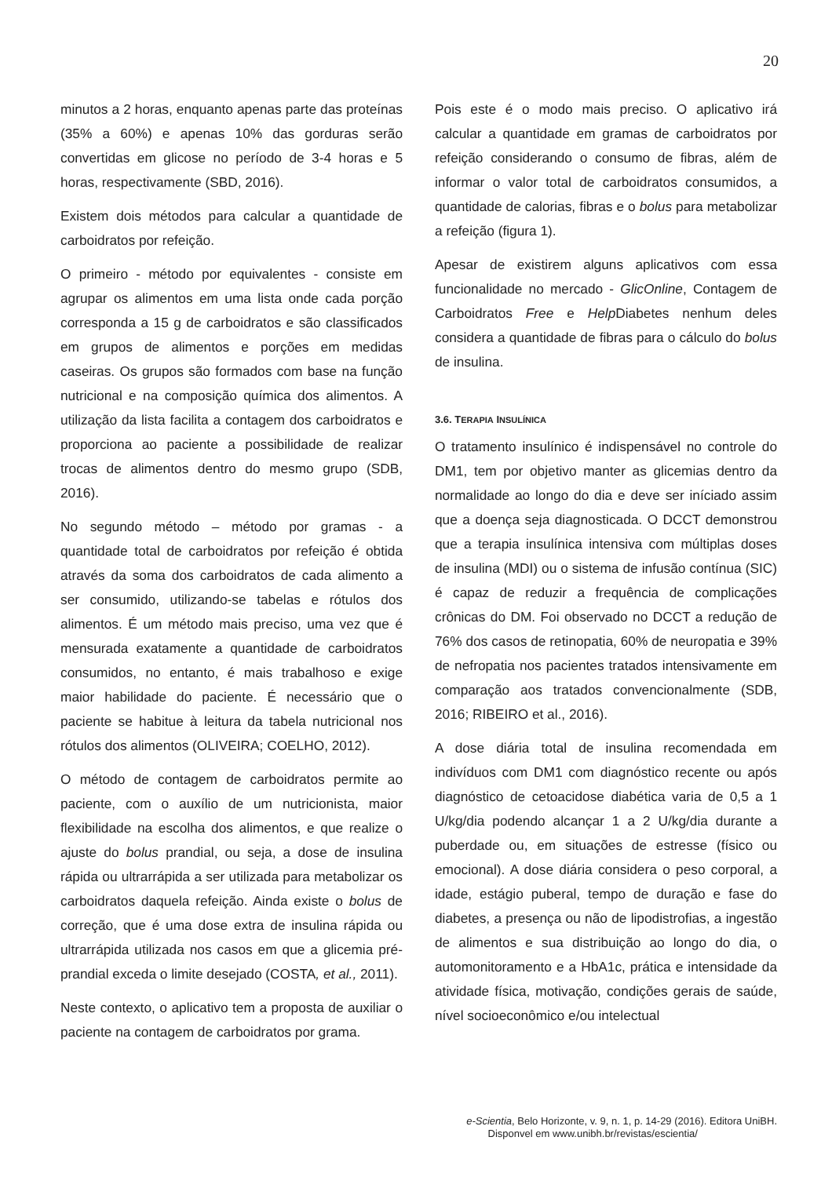20
minutos a 2 horas, enquanto apenas parte das proteínas (35% a 60%) e apenas 10% das gorduras serão convertidas em glicose no período de 3-4 horas e 5 horas, respectivamente (SBD, 2016).
Existem dois métodos para calcular a quantidade de carboidratos por refeição.
O primeiro - método por equivalentes - consiste em agrupar os alimentos em uma lista onde cada porção corresponda a 15 g de carboidratos e são classificados em grupos de alimentos e porções em medidas caseiras. Os grupos são formados com base na função nutricional e na composição química dos alimentos. A utilização da lista facilita a contagem dos carboidratos e proporciona ao paciente a possibilidade de realizar trocas de alimentos dentro do mesmo grupo (SDB, 2016).
No segundo método – método por gramas - a quantidade total de carboidratos por refeição é obtida através da soma dos carboidratos de cada alimento a ser consumido, utilizando-se tabelas e rótulos dos alimentos. É um método mais preciso, uma vez que é mensurada exatamente a quantidade de carboidratos consumidos, no entanto, é mais trabalhoso e exige maior habilidade do paciente. É necessário que o paciente se habitue à leitura da tabela nutricional nos rótulos dos alimentos (OLIVEIRA; COELHO, 2012).
O método de contagem de carboidratos permite ao paciente, com o auxílio de um nutricionista, maior flexibilidade na escolha dos alimentos, e que realize o ajuste do bolus prandial, ou seja, a dose de insulina rápida ou ultrarrápida a ser utilizada para metabolizar os carboidratos daquela refeição. Ainda existe o bolus de correção, que é uma dose extra de insulina rápida ou ultrarrápida utilizada nos casos em que a glicemia pré-prandial exceda o limite desejado (COSTA, et al., 2011).
Neste contexto, o aplicativo tem a proposta de auxiliar o paciente na contagem de carboidratos por grama.
Pois este é o modo mais preciso. O aplicativo irá calcular a quantidade em gramas de carboidratos por refeição considerando o consumo de fibras, além de informar o valor total de carboidratos consumidos, a quantidade de calorias, fibras e o bolus para metabolizar a refeição (figura 1).
Apesar de existirem alguns aplicativos com essa funcionalidade no mercado - GlicOnline, Contagem de Carboidratos Free e Help Diabetes nenhum deles considera a quantidade de fibras para o cálculo do bolus de insulina.
3.6. TERAPIA INSULÍNICA
O tratamento insulínico é indispensável no controle do DM1, tem por objetivo manter as glicemias dentro da normalidade ao longo do dia e deve ser iníciado assim que a doença seja diagnosticada. O DCCT demonstrou que a terapia insulínica intensiva com múltiplas doses de insulina (MDI) ou o sistema de infusão contínua (SIC) é capaz de reduzir a frequência de complicações crônicas do DM. Foi observado no DCCT a redução de 76% dos casos de retinopatia, 60% de neuropatia e 39% de nefropatia nos pacientes tratados intensivamente em comparação aos tratados convencionalmente (SDB, 2016; RIBEIRO et al., 2016).
A dose diária total de insulina recomendada em indivíduos com DM1 com diagnóstico recente ou após diagnóstico de cetoacidose diabética varia de 0,5 a 1 U/kg/dia podendo alcançar 1 a 2 U/kg/dia durante a puberdade ou, em situações de estresse (físico ou emocional). A dose diária considera o peso corporal, a idade, estágio puberal, tempo de duração e fase do diabetes, a presença ou não de lipodistrofias, a ingestão de alimentos e sua distribuição ao longo do dia, o automonitoramento e a HbA1c, prática e intensidade da atividade física, motivação, condições gerais de saúde, nível socioeconômico e/ou intelectual
e-Scientia, Belo Horizonte, v. 9, n. 1, p. 14-29 (2016). Editora UniBH.
Disponvel em www.unibh.br/revistas/escientia/